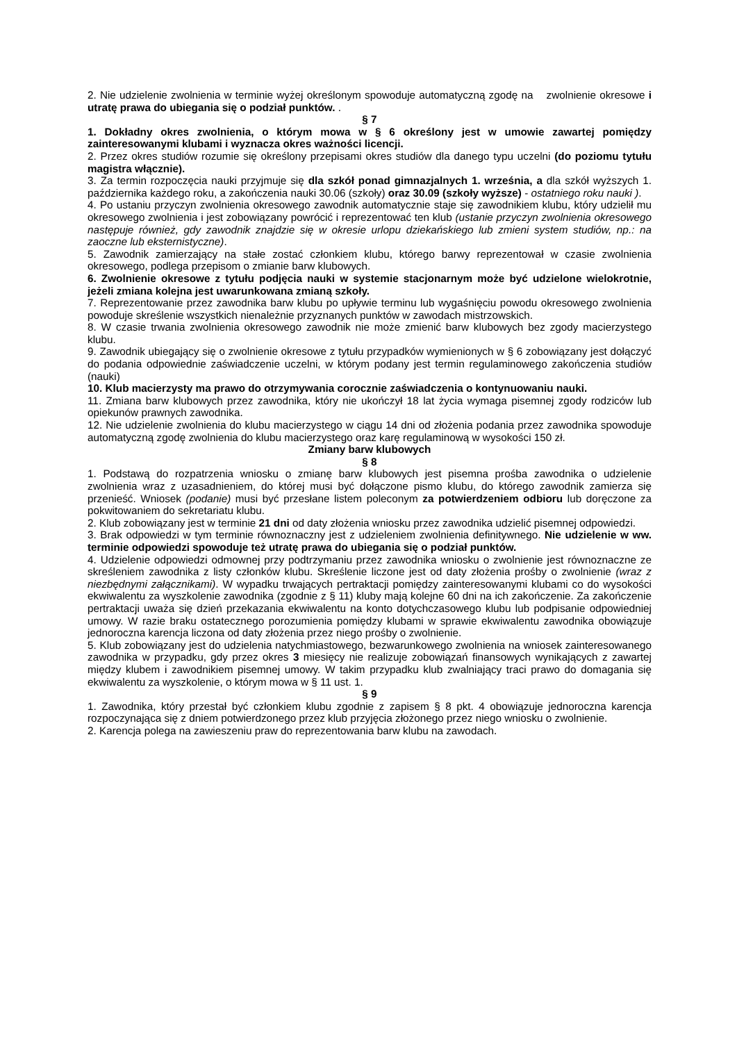2. Nie udzielenie zwolnienia w terminie wyżej określonym spowoduje automatyczną zgodę na zwolnienie okresowe i utratę prawa do ubiegania się o podział punktów. .
§ 7
1. Dokładny okres zwolnienia, o którym mowa w § 6 określony jest w umowie zawartej pomiędzy zainteresowanymi klubami i wyznacza okres ważności licencji.
2. Przez okres studiów rozumie się określony przepisami okres studiów dla danego typu uczelni (do poziomu tytułu magistra włącznie).
3. Za termin rozpoczęcia nauki przyjmuje się dla szkół ponad gimnazjalnych 1. września, a dla szkół wyższych 1. października każdego roku, a zakończenia nauki 30.06 (szkoły) oraz 30.09 (szkoły wyższe) - ostatniego roku nauki ).
4. Po ustaniu przyczyn zwolnienia okresowego zawodnik automatycznie staje się zawodnikiem klubu, który udzielił mu okresowego zwolnienia i jest zobowiązany powrócić i reprezentować ten klub (ustanie przyczyn zwolnienia okresowego następuje również, gdy zawodnik znajdzie się w okresie urlopu dziekańskiego lub zmieni system studiów, np.: na zaoczne lub eksternistyczne).
5. Zawodnik zamierzający na stałe zostać członkiem klubu, którego barwy reprezentował w czasie zwolnienia okresowego, podlega przepisom o zmianie barw klubowych.
6. Zwolnienie okresowe z tytułu podjęcia nauki w systemie stacjonarnym może być udzielone wielokrotnie, jeżeli zmiana kolejna jest uwarunkowana zmianą szkoły.
7. Reprezentowanie przez zawodnika barw klubu po upływie terminu lub wygaśnięciu powodu okresowego zwolnienia powoduje skreślenie wszystkich nienależnie przyznanych punktów w zawodach mistrzowskich.
8. W czasie trwania zwolnienia okresowego zawodnik nie może zmienić barw klubowych bez zgody macierzystego klubu.
9. Zawodnik ubiegający się o zwolnienie okresowe z tytułu przypadków wymienionych w § 6 zobowiązany jest dołączyć do podania odpowiednie zaświadczenie uczelni, w którym podany jest termin regulaminowego zakończenia studiów (nauki)
10. Klub macierzysty ma prawo do otrzymywania corocznie zaświadczenia o kontynuowaniu nauki.
11. Zmiana barw klubowych przez zawodnika, który nie ukończył 18 lat życia wymaga pisemnej zgody rodziców lub opiekunów prawnych zawodnika.
12. Nie udzielenie zwolnienia do klubu macierzystego w ciągu 14 dni od złożenia podania przez zawodnika spowoduje automatyczną zgodę zwolnienia do klubu macierzystego oraz karę regulaminową w wysokości 150 zł.
Zmiany barw klubowych
§ 8
1. Podstawą do rozpatrzenia wniosku o zmianę barw klubowych jest pisemna prośba zawodnika o udzielenie zwolnienia wraz z uzasadnieniem, do której musi być dołączone pismo klubu, do którego zawodnik zamierza się przenieść. Wniosek (podanie) musi być przesłane listem poleconym za potwierdzeniem odbioru lub doręczone za pokwitowaniem do sekretariatu klubu.
2. Klub zobowiązany jest w terminie 21 dni od daty złożenia wniosku przez zawodnika udzielić pisemnej odpowiedzi.
3. Brak odpowiedzi w tym terminie równoznaczny jest z udzieleniem zwolnienia definitywnego. Nie udzielenie w ww. terminie odpowiedzi spowoduje też utratę prawa do ubiegania się o podział punktów.
4. Udzielenie odpowiedzi odmownej przy podtrzymaniu przez zawodnika wniosku o zwolnienie jest równoznaczne ze skreśleniem zawodnika z listy członków klubu. Skreślenie liczone jest od daty złożenia prośby o zwolnienie (wraz z niezbędnymi załącznikami). W wypadku trwających pertraktacji pomiędzy zainteresowanymi klubami co do wysokości ekwiwalentu za wyszkolenie zawodnika (zgodnie z § 11) kluby mają kolejne 60 dni na ich zakończenie. Za zakończenie pertraktacji uważa się dzień przekazania ekwiwalentu na konto dotychczasowego klubu lub podpisanie odpowiedniej umowy. W razie braku ostatecznego porozumienia pomiędzy klubami w sprawie ekwiwalentu zawodnika obowiązuje jednoroczna karencja liczona od daty złożenia przez niego prośby o zwolnienie.
5. Klub zobowiązany jest do udzielenia natychmiastowego, bezwarunkowego zwolnienia na wniosek zainteresowanego zawodnika w przypadku, gdy przez okres 3 miesięcy nie realizuje zobowiązań finansowych wynikających z zawartej między klubem i zawodnikiem pisemnej umowy. W takim przypadku klub zwalniający traci prawo do domagania się ekwiwalentu za wyszkolenie, o którym mowa w § 11 ust. 1.
§ 9
1. Zawodnika, który przestał być członkiem klubu zgodnie z zapisem § 8 pkt. 4 obowiązuje jednoroczna karencja rozpoczynająca się z dniem potwierdzonego przez klub przyjęcia złożonego przez niego wniosku o zwolnienie.
2. Karencja polega na zawieszeniu praw do reprezentowania barw klubu na zawodach.